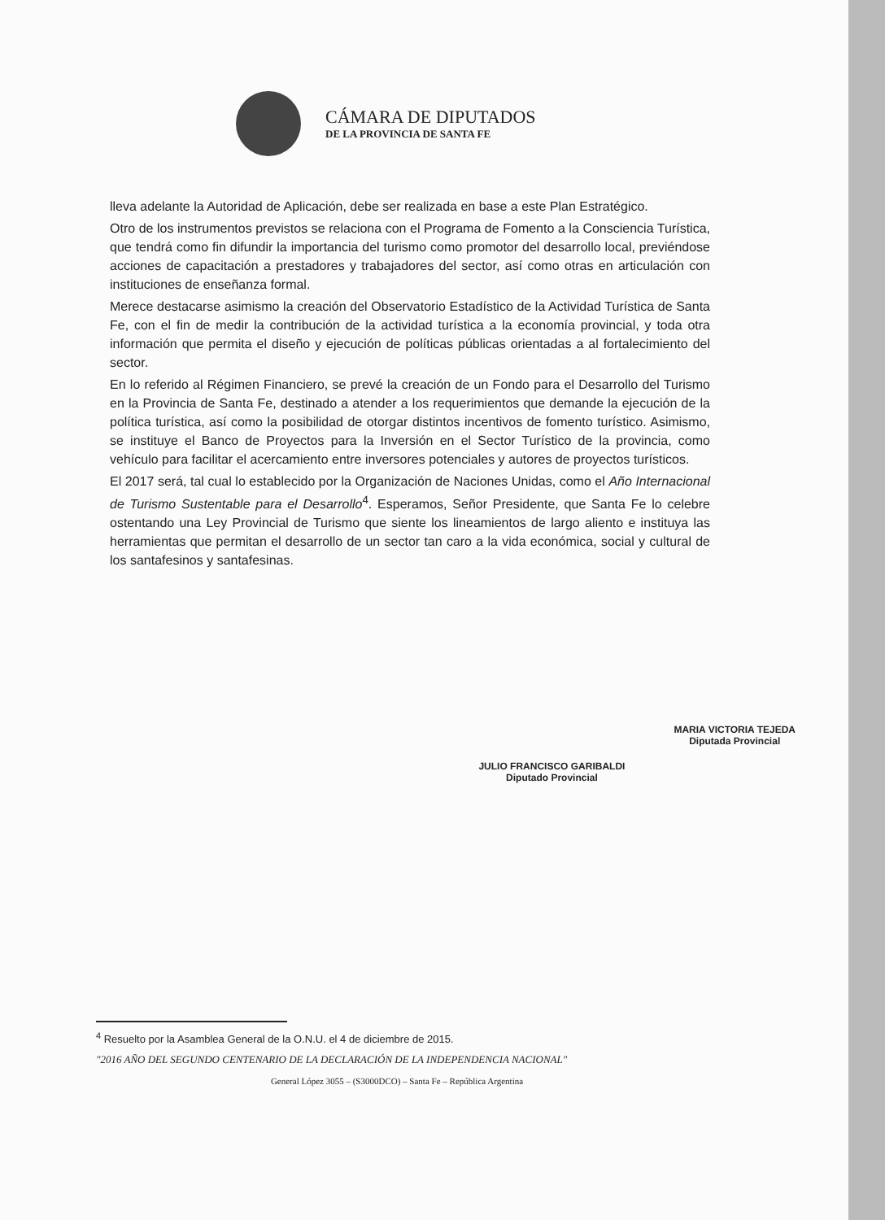CÁMARA DE DIPUTADOS
DE LA PROVINCIA DE SANTA FE
lleva adelante la Autoridad de Aplicación, debe ser realizada en base a este Plan Estratégico.
Otro de los instrumentos previstos se relaciona con el Programa de Fomento a la Consciencia Turística, que tendrá como fin difundir la importancia del turismo como promotor del desarrollo local, previéndose acciones de capacitación a prestadores y trabajadores del sector, así como otras en articulación con instituciones de enseñanza formal.
Merece destacarse asimismo la creación del Observatorio Estadístico de la Actividad Turística de Santa Fe, con el fin de medir la contribución de la actividad turística a la economía provincial, y toda otra información que permita el diseño y ejecución de políticas públicas orientadas a al fortalecimiento del sector.
En lo referido al Régimen Financiero, se prevé la creación de un Fondo para el Desarrollo del Turismo en la Provincia de Santa Fe, destinado a atender a los requerimientos que demande la ejecución de la política turística, así como la posibilidad de otorgar distintos incentivos de fomento turístico. Asimismo, se instituye el Banco de Proyectos para la Inversión en el Sector Turístico de la provincia, como vehículo para facilitar el acercamiento entre inversores potenciales y autores de proyectos turísticos.
El 2017 será, tal cual lo establecido por la Organización de Naciones Unidas, como el Año Internacional de Turismo Sustentable para el Desarrollo<sup>4</sup>. Esperamos, Señor Presidente, que Santa Fe lo celebre ostentando una Ley Provincial de Turismo que siente los lineamientos de largo aliento e instituya las herramientas que permitan el desarrollo de un sector tan caro a la vida económica, social y cultural de los santafesinos y santafesinas.
JULIO FRANCISCO GARIBALDI
Diputado Provincial
MARIA VICTORIA TEJEDA
Diputada Provincial
<sup>4</sup> Resuelto por la Asamblea General de la O.N.U. el 4 de diciembre de 2015.
"2016 AÑO DEL SEGUNDO CENTENARIO DE LA DECLARACIÓN DE LA INDEPENDENCIA NACIONAL"
General López 3055 – (S3000DCO) – Santa Fe – República Argentina